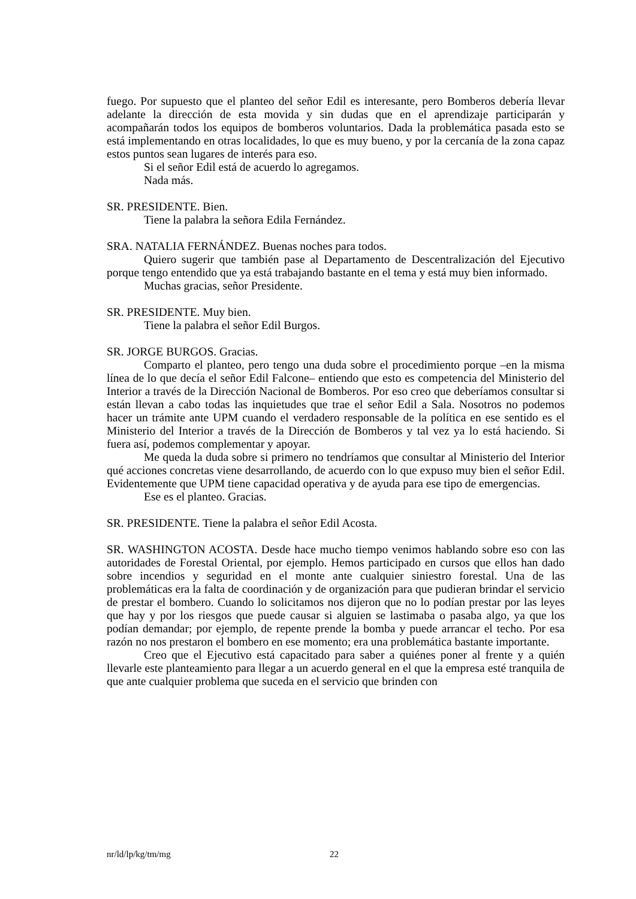fuego. Por supuesto que el planteo del señor Edil es interesante, pero Bomberos debería llevar adelante la dirección de esta movida y sin dudas que en el aprendizaje participarán y acompañarán todos los equipos de bomberos voluntarios. Dada la problemática pasada esto se está implementando en otras localidades, lo que es muy bueno, y por la cercanía de la zona capaz estos puntos sean lugares de interés para eso.
Si el señor Edil está de acuerdo lo agregamos.
Nada más.
SR. PRESIDENTE. Bien.
Tiene la palabra la señora Edila Fernández.
SRA. NATALIA FERNÁNDEZ. Buenas noches para todos.
Quiero sugerir que también pase al Departamento de Descentralización del Ejecutivo porque tengo entendido que ya está trabajando bastante en el tema y está muy bien informado.
Muchas gracias, señor Presidente.
SR. PRESIDENTE. Muy bien.
Tiene la palabra el señor Edil Burgos.
SR. JORGE BURGOS. Gracias.
Comparto el planteo, pero tengo una duda sobre el procedimiento porque –en la misma línea de lo que decía el señor Edil Falcone– entiendo que esto es competencia del Ministerio del Interior a través de la Dirección Nacional de Bomberos. Por eso creo que deberíamos consultar si están llevan a cabo todas las inquietudes que trae el señor Edil a Sala. Nosotros no podemos hacer un trámite ante UPM cuando el verdadero responsable de la política en ese sentido es el Ministerio del Interior a través de la Dirección de Bomberos y tal vez ya lo está haciendo. Si fuera así, podemos complementar y apoyar.
Me queda la duda sobre si primero no tendríamos que consultar al Ministerio del Interior qué acciones concretas viene desarrollando, de acuerdo con lo que expuso muy bien el señor Edil. Evidentemente que UPM tiene capacidad operativa y de ayuda para ese tipo de emergencias.
Ese es el planteo. Gracias.
SR. PRESIDENTE. Tiene la palabra el señor Edil Acosta.
SR. WASHINGTON ACOSTA. Desde hace mucho tiempo venimos hablando sobre eso con las autoridades de Forestal Oriental, por ejemplo. Hemos participado en cursos que ellos han dado sobre incendios y seguridad en el monte ante cualquier siniestro forestal. Una de las problemáticas era la falta de coordinación y de organización para que pudieran brindar el servicio de prestar el bombero. Cuando lo solicitamos nos dijeron que no lo podían prestar por las leyes que hay y por los riesgos que puede causar si alguien se lastimaba o pasaba algo, ya que los podían demandar; por ejemplo, de repente prende la bomba y puede arrancar el techo. Por esa razón no nos prestaron el bombero en ese momento; era una problemática bastante importante.
Creo que el Ejecutivo está capacitado para saber a quiénes poner al frente y a quién llevarle este planteamiento para llegar a un acuerdo general en el que la empresa esté tranquila de que ante cualquier problema que suceda en el servicio que brinden con
nr/ld/lp/kg/tm/mg 22